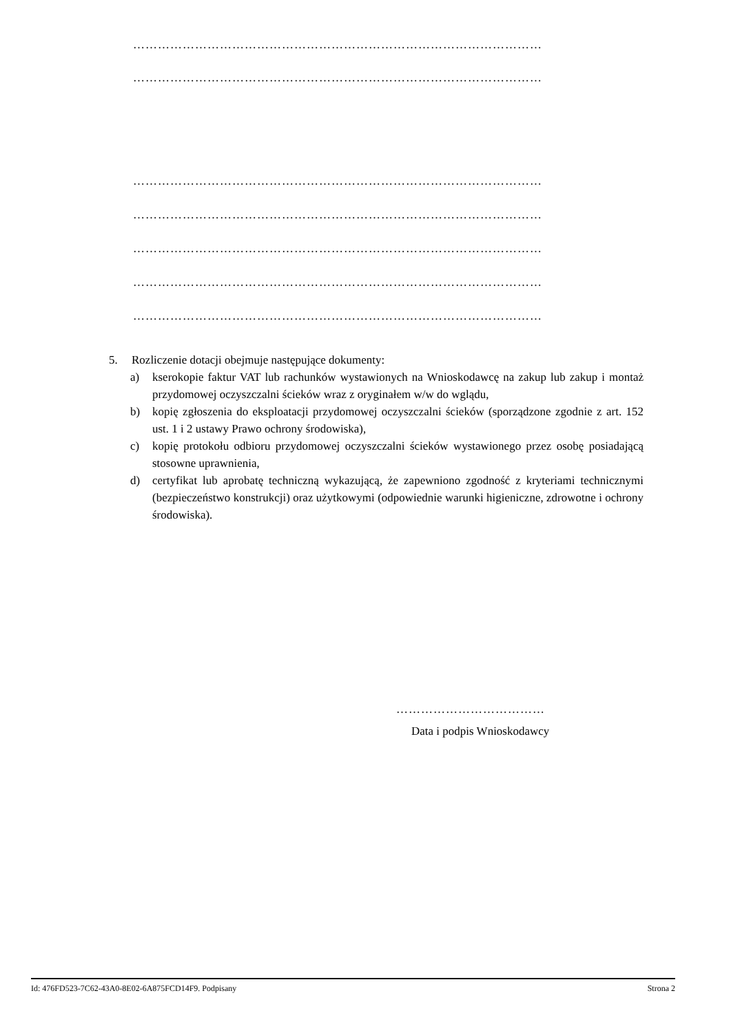………………………………………………………………………………………
………………………………………………………………………………………
………………………………………………………………………………………
………………………………………………………………………………………
………………………………………………………………………………………
………………………………………………………………………………………
………………………………………………………………………………………
5. Rozliczenie dotacji obejmuje następujące dokumenty:
a) kserokopie faktur VAT lub rachunków wystawionych na Wnioskodawcę na zakup lub zakup i montaż przydomowej oczyszczalni ścieków wraz z oryginałem w/w do wglądu,
b) kopię zgłoszenia do eksploatacji przydomowej oczyszczalni ścieków (sporządzone zgodnie z art. 152 ust. 1 i 2 ustawy Prawo ochrony środowiska),
c) kopię protokołu odbioru przydomowej oczyszczalni ścieków wystawionego przez osobę posiadającą stosowne uprawnienia,
d) certyfikat lub aprobatę techniczną wykazującą, że zapewniono zgodność z kryteriami technicznymi (bezpieczeństwo konstrukcji) oraz użytkowymi (odpowiednie warunki higieniczne, zdrowotne i ochrony środowiska).
………………………………
Data i podpis Wnioskodawcy
Id: 476FD523-7C62-43A0-8E02-6A875FCD14F9. Podpisany Strona 2